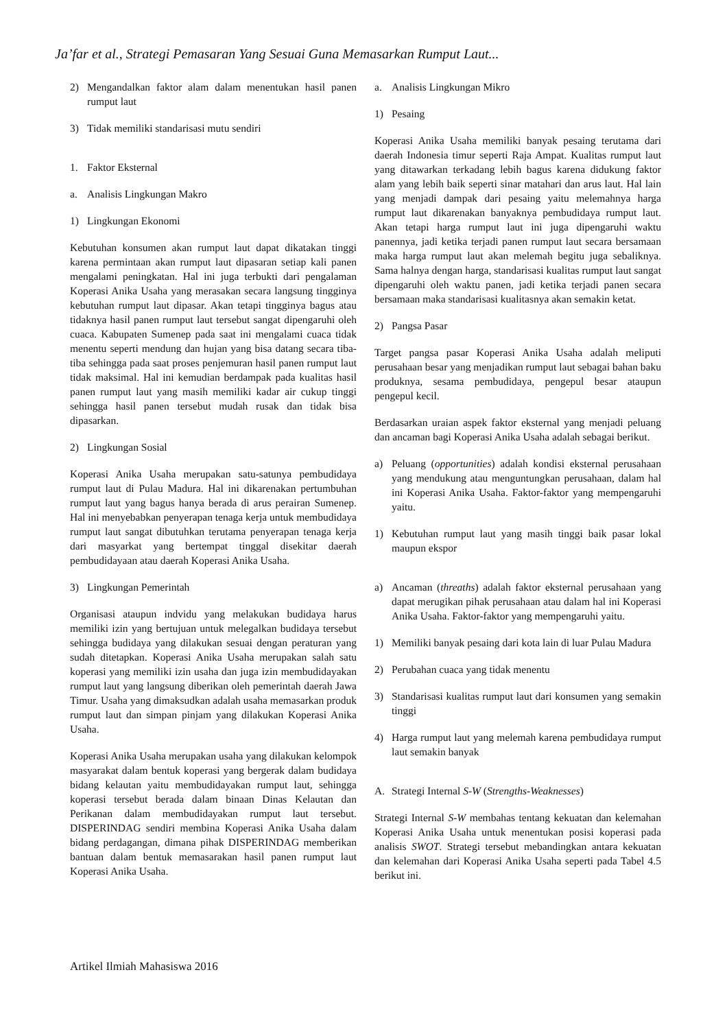Ja’far et al., Strategi Pemasaran Yang Sesuai Guna Memasarkan Rumput Laut...
2) Mengandalkan faktor alam dalam menentukan hasil panen rumput laut
3) Tidak memiliki standarisasi mutu sendiri
1. Faktor Eksternal
a. Analisis Lingkungan Makro
1) Lingkungan Ekonomi
Kebutuhan konsumen akan rumput laut dapat dikatakan tinggi karena permintaan akan rumput laut dipasaran setiap kali panen mengalami peningkatan. Hal ini juga terbukti dari pengalaman Koperasi Anika Usaha yang merasakan secara langsung tingginya kebutuhan rumput laut dipasar. Akan tetapi tingginya bagus atau tidaknya hasil panen rumput laut tersebut sangat dipengaruhi oleh cuaca. Kabupaten Sumenep pada saat ini mengalami cuaca tidak menentu seperti mendung dan hujan yang bisa datang secara tiba-tiba sehingga pada saat proses penjemuran hasil panen rumput laut tidak maksimal. Hal ini kemudian berdampak pada kualitas hasil panen rumput laut yang masih memiliki kadar air cukup tinggi sehingga hasil panen tersebut mudah rusak dan tidak bisa dipasarkan.
2) Lingkungan Sosial
Koperasi Anika Usaha merupakan satu-satunya pembudidaya rumput laut di Pulau Madura. Hal ini dikarenakan pertumbuhan rumput laut yang bagus hanya berada di arus perairan Sumenep. Hal ini menyebabkan penyerapan tenaga kerja untuk membudidaya rumput laut sangat dibutuhkan terutama penyerapan tenaga kerja dari masyarkat yang bertempat tinggal disekitar daerah pembudidayaan atau daerah Koperasi Anika Usaha.
3) Lingkungan Pemerintah
Organisasi ataupun indvidu yang melakukan budidaya harus memiliki izin yang bertujuan untuk melegalkan budidaya tersebut sehingga budidaya yang dilakukan sesuai dengan peraturan yang sudah ditetapkan. Koperasi Anika Usaha merupakan salah satu koperasi yang memiliki izin usaha dan juga izin membudidayakan rumput laut yang langsung diberikan oleh pemerintah daerah Jawa Timur. Usaha yang dimaksudkan adalah usaha memasarkan produk rumput laut dan simpan pinjam yang dilakukan Koperasi Anika Usaha.
Koperasi Anika Usaha merupakan usaha yang dilakukan kelompok masyarakat dalam bentuk koperasi yang bergerak dalam budidaya bidang kelautan yaitu membudidayakan rumput laut, sehingga koperasi tersebut berada dalam binaan Dinas Kelautan dan Perikanan dalam membudidayakan rumput laut tersebut. DISPERINDAG sendiri membina Koperasi Anika Usaha dalam bidang perdagangan, dimana pihak DISPERINDAG memberikan bantuan dalam bentuk memasarakan hasil panen rumput laut Koperasi Anika Usaha.
a. Analisis Lingkungan Mikro
1) Pesaing
Koperasi Anika Usaha memiliki banyak pesaing terutama dari daerah Indonesia timur seperti Raja Ampat. Kualitas rumput laut yang ditawarkan terkadang lebih bagus karena didukung faktor alam yang lebih baik seperti sinar matahari dan arus laut. Hal lain yang menjadi dampak dari pesaing yaitu melemahnya harga rumput laut dikarenakan banyaknya pembudidaya rumput laut. Akan tetapi harga rumput laut ini juga dipengaruhi waktu panennya, jadi ketika terjadi panen rumput laut secara bersamaan maka harga rumput laut akan melemah begitu juga sebaliknya. Sama halnya dengan harga, standarisasi kualitas rumput laut sangat dipengaruhi oleh waktu panen, jadi ketika terjadi panen secara bersamaan maka standarisasi kualitasnya akan semakin ketat.
2) Pangsa Pasar
Target pangsa pasar Koperasi Anika Usaha adalah meliputi perusahaan besar yang menjadikan rumput laut sebagai bahan baku produknya, sesama pembudidaya, pengepul besar ataupun pengepul kecil.
Berdasarkan uraian aspek faktor eksternal yang menjadi peluang dan ancaman bagi Koperasi Anika Usaha adalah sebagai berikut.
a) Peluang (opportunities) adalah kondisi eksternal perusahaan yang mendukung atau menguntungkan perusahaan, dalam hal ini Koperasi Anika Usaha. Faktor-faktor yang mempengaruhi yaitu.
1) Kebutuhan rumput laut yang masih tinggi baik pasar lokal maupun ekspor
a) Ancaman (threaths) adalah faktor eksternal perusahaan yang dapat merugikan pihak perusahaan atau dalam hal ini Koperasi Anika Usaha. Faktor-faktor yang mempengaruhi yaitu.
1) Memiliki banyak pesaing dari kota lain di luar Pulau Madura
2) Perubahan cuaca yang tidak menentu
3) Standarisasi kualitas rumput laut dari konsumen yang semakin tinggi
4) Harga rumput laut yang melemah karena pembudidaya rumput laut semakin banyak
A. Strategi Internal S-W (Strengths-Weaknesses)
Strategi Internal S-W membahas tentang kekuatan dan kelemahan Koperasi Anika Usaha untuk menentukan posisi koperasi pada analisis SWOT. Strategi tersebut mebandingkan antara kekuatan dan kelemahan dari Koperasi Anika Usaha seperti pada Tabel 4.5 berikut ini.
Artikel Ilmiah Mahasiswa 2016